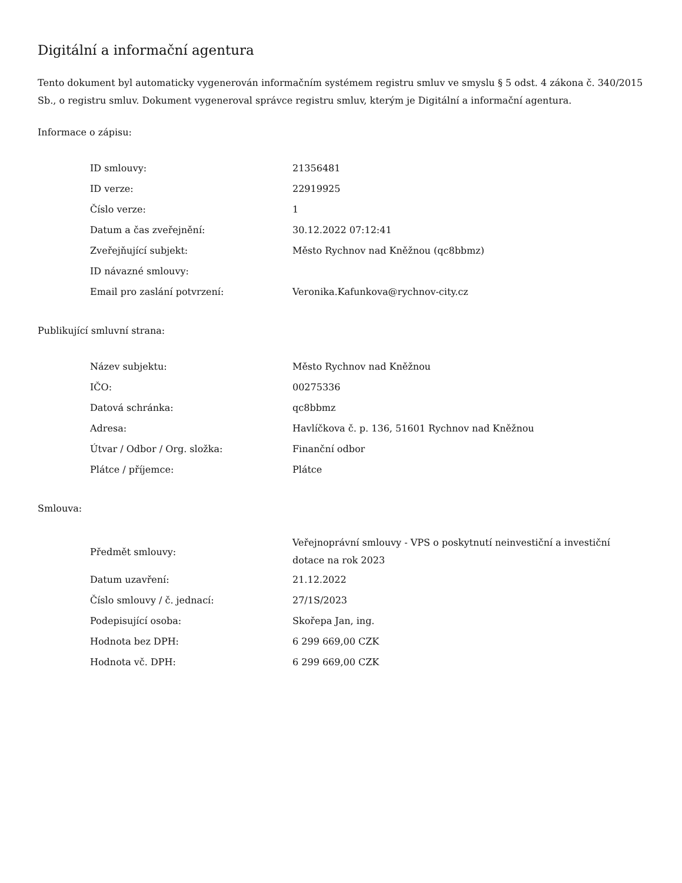Digitální a informační agentura
Tento dokument byl automaticky vygenerován informačním systémem registru smluv ve smyslu § 5 odst. 4 zákona č. 340/2015 Sb., o registru smluv. Dokument vygeneroval správce registru smluv, kterým je Digitální a informační agentura.
Informace o zápisu:
| ID smlouvy: | 21356481 |
| ID verze: | 22919925 |
| Číslo verze: | 1 |
| Datum a čas zveřejnění: | 30.12.2022 07:12:41 |
| Zveřejňující subjekt: | Město Rychnov nad Kněžnou (qc8bbmz) |
| ID návazné smlouvy: | |
| Email pro zaslání potvrzení: | Veronika.Kafunkova@rychnov-city.cz |
Publikující smluvní strana:
| Název subjektu: | Město Rychnov nad Kněžnou |
| IČO: | 00275336 |
| Datová schránka: | qc8bbmz |
| Adresa: | Havlíčkova č. p. 136, 51601 Rychnov nad Kněžnou |
| Útvar / Odbor / Org. složka: | Finanční odbor |
| Plátce / příjemce: | Plátce |
Smlouva:
| Předmět smlouvy: | Veřejnoprávní smlouvy - VPS o poskytnutí neinvestiční a investiční dotace na rok 2023 |
| Datum uzavření: | 21.12.2022 |
| Číslo smlouvy / č. jednací: | 27/1S/2023 |
| Podepisující osoba: | Skořepa Jan, ing. |
| Hodnota bez DPH: | 6 299 669,00 CZK |
| Hodnota vč. DPH: | 6 299 669,00 CZK |